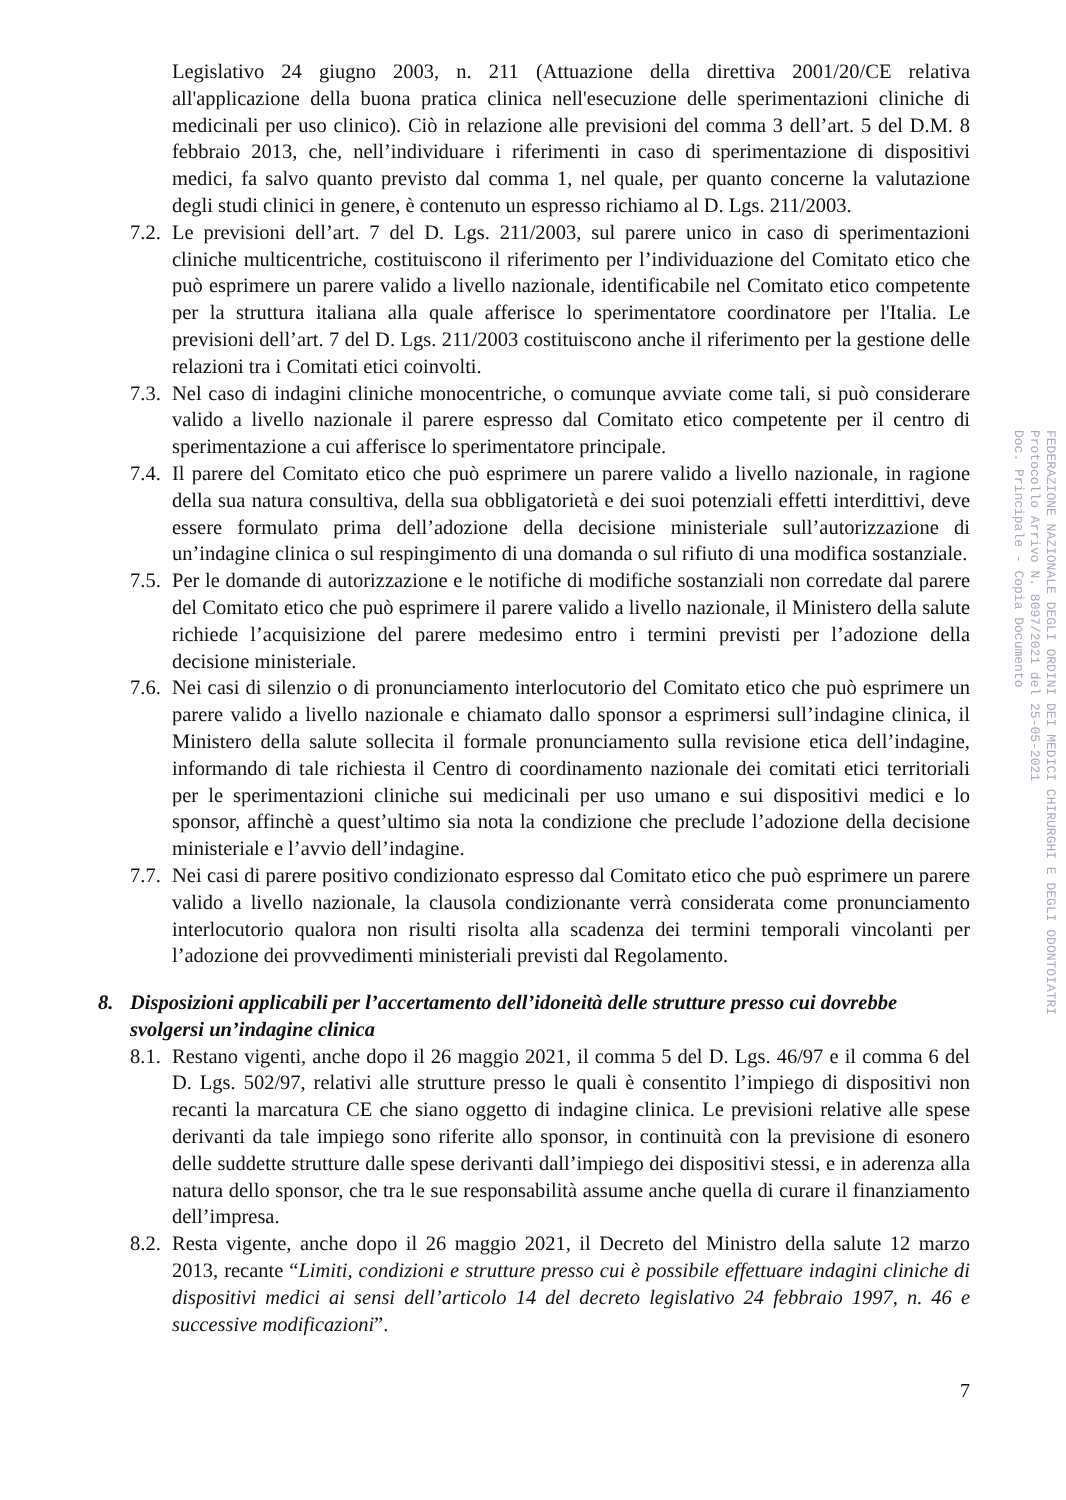Legislativo 24 giugno 2003, n. 211 (Attuazione della direttiva 2001/20/CE relativa all'applicazione della buona pratica clinica nell'esecuzione delle sperimentazioni cliniche di medicinali per uso clinico). Ciò in relazione alle previsioni del comma 3 dell’art. 5 del D.M. 8 febbraio 2013, che, nell’individuare i riferimenti in caso di sperimentazione di dispositivi medici, fa salvo quanto previsto dal comma 1, nel quale, per quanto concerne la valutazione degli studi clinici in genere, è contenuto un espresso richiamo al D. Lgs. 211/2003.
7.2. Le previsioni dell’art. 7 del D. Lgs. 211/2003, sul parere unico in caso di sperimentazioni cliniche multicentriche, costituiscono il riferimento per l’individuazione del Comitato etico che può esprimere un parere valido a livello nazionale, identificabile nel Comitato etico competente per la struttura italiana alla quale afferisce lo sperimentatore coordinatore per l'Italia. Le previsioni dell’art. 7 del D. Lgs. 211/2003 costituiscono anche il riferimento per la gestione delle relazioni tra i Comitati etici coinvolti.
7.3. Nel caso di indagini cliniche monocentriche, o comunque avviate come tali, si può considerare valido a livello nazionale il parere espresso dal Comitato etico competente per il centro di sperimentazione a cui afferisce lo sperimentatore principale.
7.4. Il parere del Comitato etico che può esprimere un parere valido a livello nazionale, in ragione della sua natura consultiva, della sua obbligatorietà e dei suoi potenziali effetti interdittivi, deve essere formulato prima dell’adozione della decisione ministeriale sull’autorizzazione di un’indagine clinica o sul respingimento di una domanda o sul rifiuto di una modifica sostanziale.
7.5. Per le domande di autorizzazione e le notifiche di modifiche sostanziali non corredate dal parere del Comitato etico che può esprimere il parere valido a livello nazionale, il Ministero della salute richiede l’acquisizione del parere medesimo entro i termini previsti per l’adozione della decisione ministeriale.
7.6. Nei casi di silenzio o di pronunciamento interlocutorio del Comitato etico che può esprimere un parere valido a livello nazionale e chiamato dallo sponsor a esprimersi sull’indagine clinica, il Ministero della salute sollecita il formale pronunciamento sulla revisione etica dell’indagine, informando di tale richiesta il Centro di coordinamento nazionale dei comitati etici territoriali per le sperimentazioni cliniche sui medicinali per uso umano e sui dispositivi medici e lo sponsor, affinchè a quest’ultimo sia nota la condizione che preclude l’adozione della decisione ministeriale e l’avvio dell’indagine.
7.7. Nei casi di parere positivo condizionato espresso dal Comitato etico che può esprimere un parere valido a livello nazionale, la clausola condizionante verrà considerata come pronunciamento interlocutorio qualora non risulti risolta alla scadenza dei termini temporali vincolanti per l’adozione dei provvedimenti ministeriali previsti dal Regolamento.
8. Disposizioni applicabili per l’accertamento dell’idoneità delle strutture presso cui dovrebbe svolgersi un’indagine clinica
8.1. Restano vigenti, anche dopo il 26 maggio 2021, il comma 5 del D. Lgs. 46/97 e il comma 6 del D. Lgs. 502/97, relativi alle strutture presso le quali è consentito l’impiego di dispositivi non recanti la marcatura CE che siano oggetto di indagine clinica. Le previsioni relative alle spese derivanti da tale impiego sono riferite allo sponsor, in continuità con la previsione di esonero delle suddette strutture dalle spese derivanti dall’impiego dei dispositivi stessi, e in aderenza alla natura dello sponsor, che tra le sue responsabilità assume anche quella di curare il finanziamento dell’impresa.
8.2. Resta vigente, anche dopo il 26 maggio 2021, il Decreto del Ministro della salute 12 marzo 2013, recante “Limiti, condizioni e strutture presso cui è possibile effettuare indagini cliniche di dispositivi medici ai sensi dell’articolo 14 del decreto legislativo 24 febbraio 1997, n. 46 e successive modificazioni”.
7
FEDERAZIONE NAZIONALE DEGLI ORDINI DEI MEDICI CHIRURGHI E DEGLI ODONTOIATRI
Protocollo Arrivo N. 8097/2021 del 25-05-2021
Doc. Principale - Copia Documento